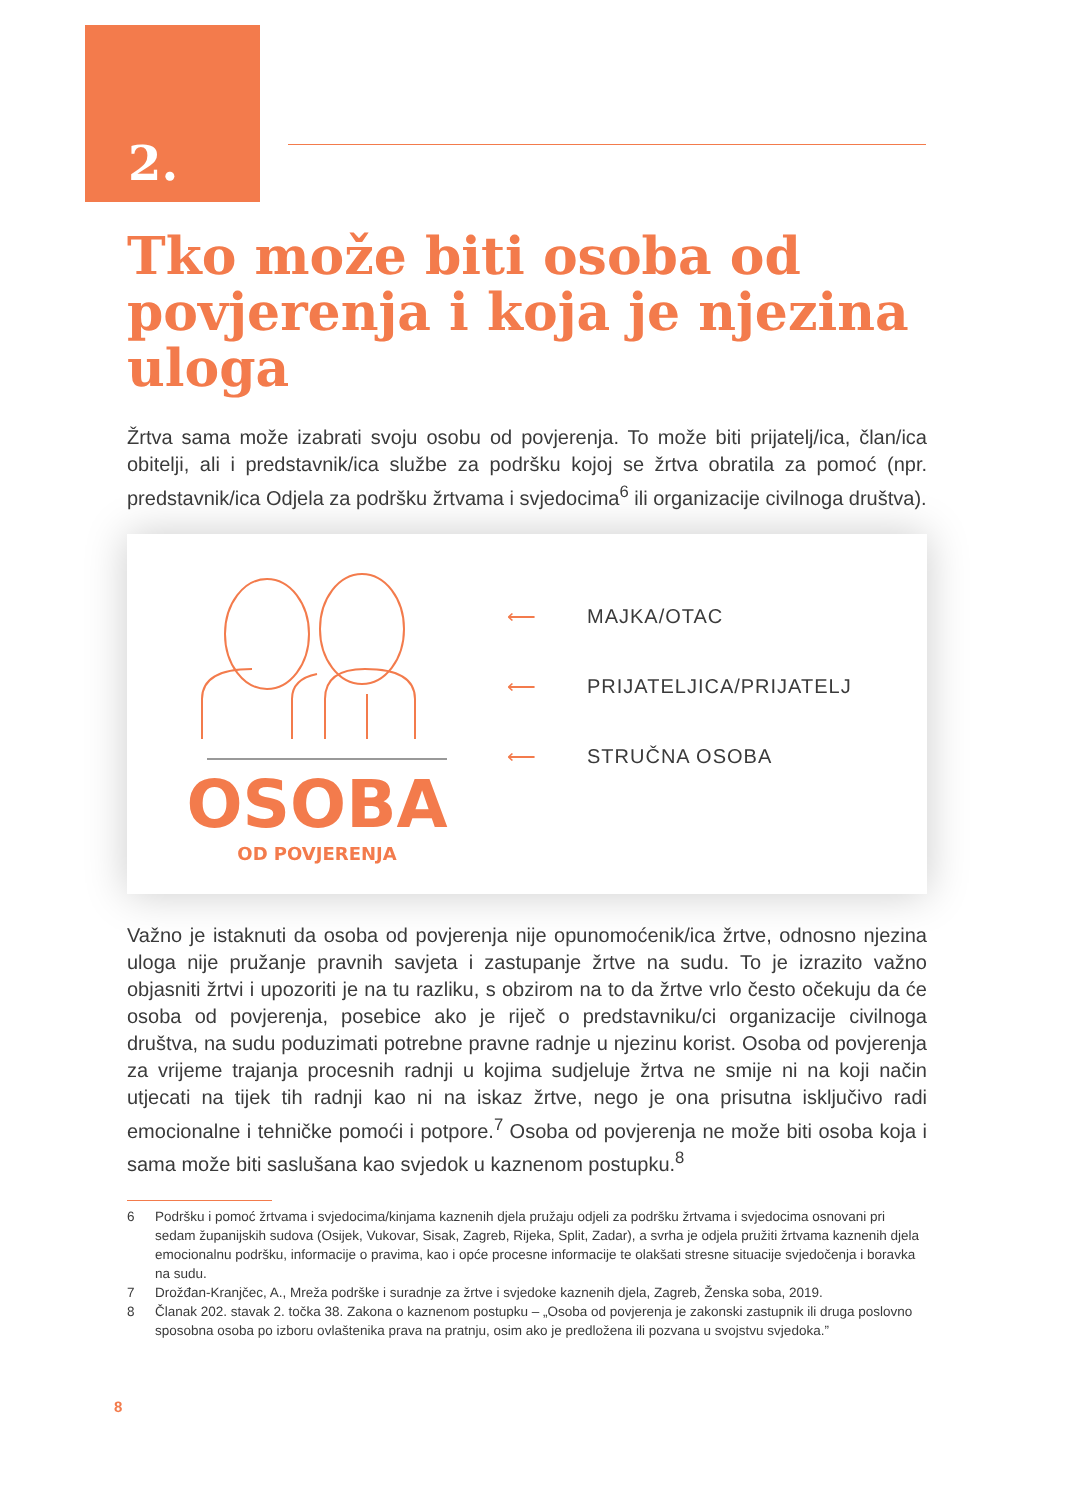2.
Tko može biti osoba od povjerenja i koja je njezina uloga
Žrtva sama može izabrati svoju osobu od povjerenja. To može biti prijatelj/ica, član/ica obitelji, ali i predstavnik/ica službe za podršku kojoj se žrtva obratila za pomoć (npr. predstavnik/ica Odjela za podršku žrtvama i svjedocima<sup>6</sup> ili organizacije civilnoga društva).
OSOBA
OD POVJERENJA
⟵ MAJKA/OTAC
⟵ PRIJATELJICA/PRIJATELJ
⟵ STRUČNA OSOBA
Važno je istaknuti da osoba od povjerenja nije opunomoćenik/ica žrtve, odnosno njezina uloga nije pružanje pravnih savjeta i zastupanje žrtve na sudu. To je izrazito važno objasniti žrtvi i upozoriti je na tu razliku, s obzirom na to da žrtve vrlo često očekuju da će osoba od povjerenja, posebice ako je riječ o predstavniku/ci organizacije civilnoga društva, na sudu poduzimati potrebne pravne radnje u njezinu korist. Osoba od povjerenja za vrijeme trajanja procesnih radnji u kojima sudjeluje žrtva ne smije ni na koji način utjecati na tijek tih radnji kao ni na iskaz žrtve, nego je ona prisutna isključivo radi emocionalne i tehničke pomoći i potpore.<sup>7</sup> Osoba od povjerenja ne može biti osoba koja i sama može biti saslušana kao svjedok u kaznenom postupku.<sup>8</sup>
6 Podršku i pomoć žrtvama i svjedocima/kinjama kaznenih djela pružaju odjeli za podršku žrtvama i svjedocima osnovani pri sedam županijskih sudova (Osijek, Vukovar, Sisak, Zagreb, Rijeka, Split, Zadar), a svrha je odjela pružiti žrtvama kaznenih djela emocionalnu podršku, informacije o pravima, kao i opće procesne informacije te olakšati stresne situacije svjedočenja i boravka na sudu.
7 Drožđan-Kranjčec, A., Mreža podrške i suradnje za žrtve i svjedoke kaznenih djela, Zagreb, Ženska soba, 2019.
8 Članak 202. stavak 2. točka 38. Zakona o kaznenom postupku – „Osoba od povjerenja je zakonski zastupnik ili druga poslovno sposobna osoba po izboru ovlaštenika prava na pratnju, osim ako je predložena ili pozvana u svojstvu svjedoka.”
8